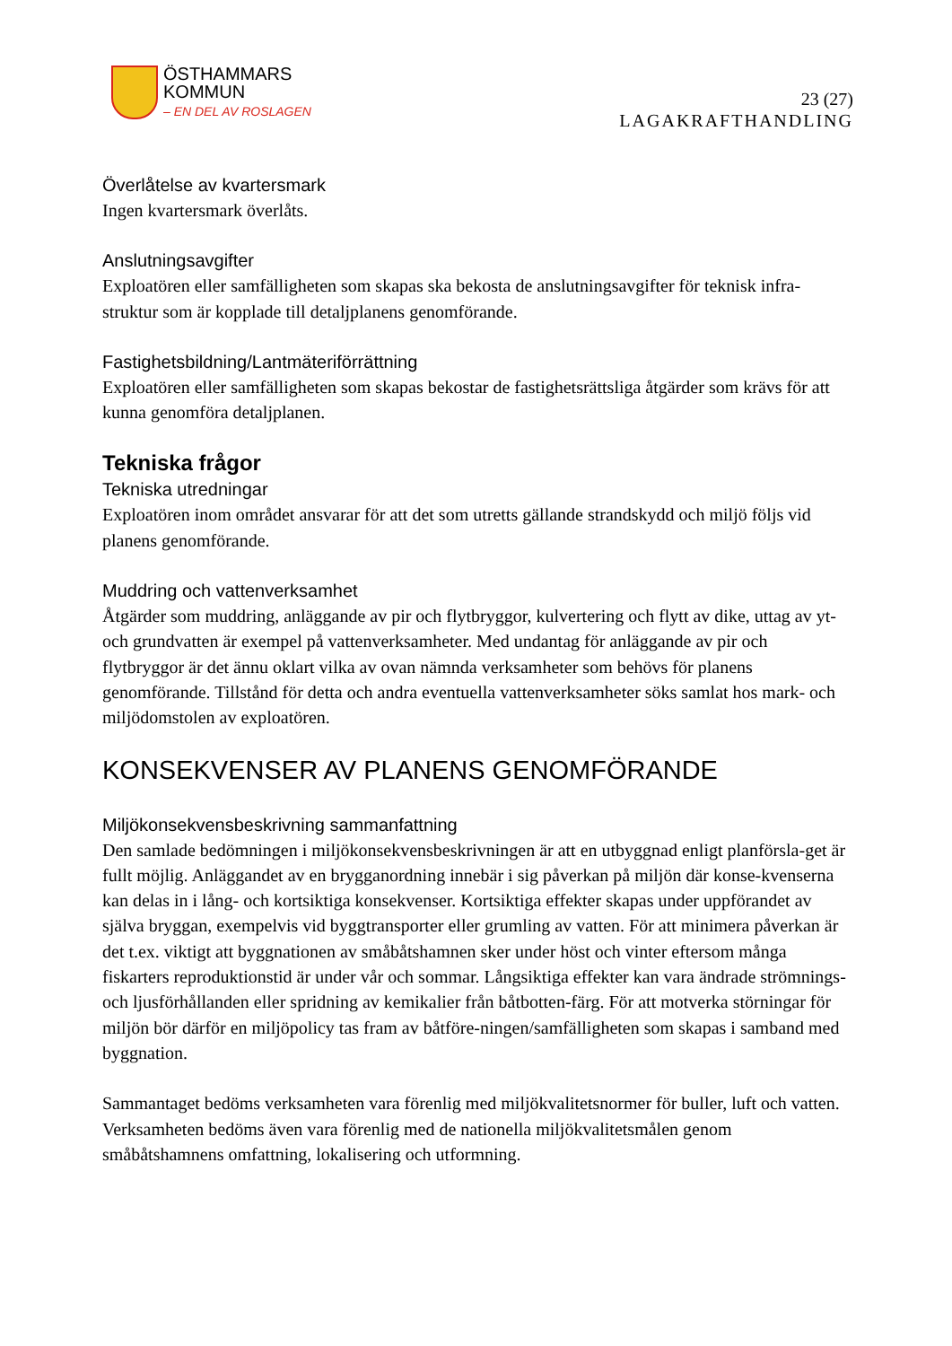ÖSTHAMMARS
KOMMUN
– EN DEL AV ROSLAGEN
23 (27)
LAGAKRAFTHANDLING
Överlåtelse av kvartersmark
Ingen kvartersmark överlåts.
Anslutningsavgifter
Exploatören eller samfälligheten som skapas ska bekosta de anslutningsavgifter för teknisk infra-struktur som är kopplade till detaljplanens genomförande.
Fastighetsbildning/Lantmäteriförrättning
Exploatören eller samfälligheten som skapas bekostar de fastighetsrättsliga åtgärder som krävs för att kunna genomföra detaljplanen.
Tekniska frågor
Tekniska utredningar
Exploatören inom området ansvarar för att det som utretts gällande strandskydd och miljö följs vid planens genomförande.
Muddring och vattenverksamhet
Åtgärder som muddring, anläggande av pir och flytbryggor, kulvertering och flytt av dike, uttag av yt- och grundvatten är exempel på vattenverksamheter. Med undantag för anläggande av pir och flytbryggor är det ännu oklart vilka av ovan nämnda verksamheter som behövs för planens genomförande. Tillstånd för detta och andra eventuella vattenverksamheter söks samlat hos mark- och miljödomstolen av exploatören.
KONSEKVENSER AV PLANENS GENOMFÖRANDE
Miljökonsekvensbeskrivning sammanfattning
Den samlade bedömningen i miljökonsekvensbeskrivningen är att en utbyggnad enligt planförsla-get är fullt möjlig. Anläggandet av en brygganordning innebär i sig påverkan på miljön där konse-kvenserna kan delas in i lång- och kortsiktiga konsekvenser. Kortsiktiga effekter skapas under uppförandet av själva bryggan, exempelvis vid byggtransporter eller grumling av vatten. För att minimera påverkan är det t.ex. viktigt att byggnationen av småbåtshamnen sker under höst och vinter eftersom många fiskarters reproduktionstid är under vår och sommar. Långsiktiga effekter kan vara ändrade strömnings- och ljusförhållanden eller spridning av kemikalier från båtbotten-färg. För att motverka störningar för miljön bör därför en miljöpolicy tas fram av båtföre-ningen/samfälligheten som skapas i samband med byggnation.
Sammantaget bedöms verksamheten vara förenlig med miljökvalitetsnormer för buller, luft och vatten. Verksamheten bedöms även vara förenlig med de nationella miljökvalitetsmålen genom småbåtshamnens omfattning, lokalisering och utformning.